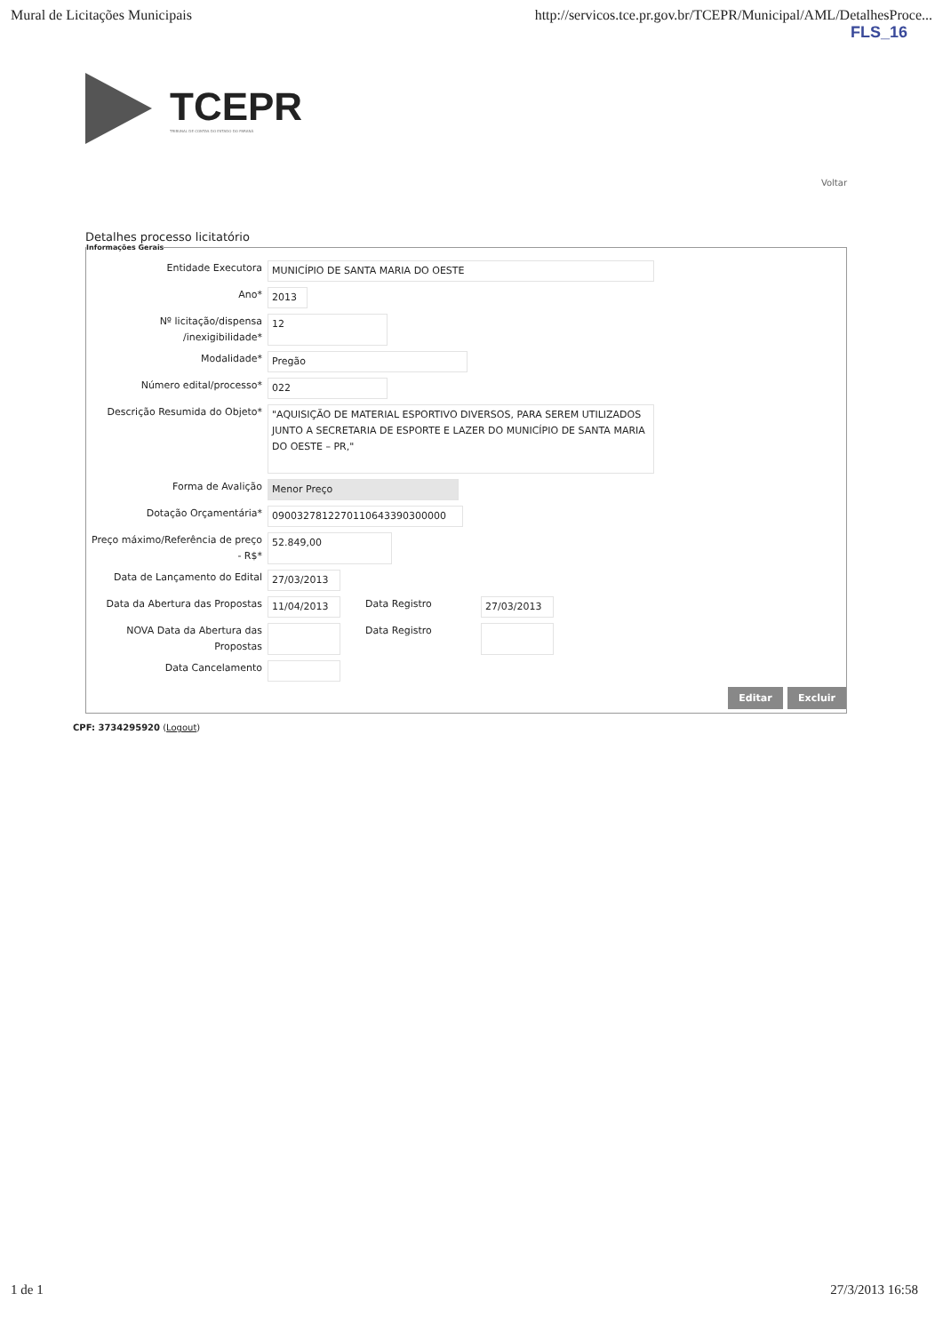Mural de Licitações Municipais http://servicos.tce.pr.gov.br/TCEPR/Municipal/AML/DetalhesProce...
FLS_16
TCEPR
TRIBUNAL DE CONTAS DO ESTADO DO PARANÁ
Voltar
Detalhes processo licitatório
Informações Gerais
Entidade Executora MUNICÍPIO DE SANTA MARIA DO OESTE
Ano* 2013
Nº licitação/dispensa /inexigibilidade*
12
Modalidade* Pregão
Número edital/processo* 022
Descrição Resumida do Objeto*
"AQUISIÇÃO DE MATERIAL ESPORTIVO DIVERSOS, PARA SEREM UTILIZADOS JUNTO A SECRETARIA DE ESPORTE E LAZER DO MUNICÍPIO DE SANTA MARIA DO OESTE – PR,"
Forma de Avalição Menor Preço
Dotação Orçamentária* 09003278122701106433903000​00
Preço máximo/Referência de preço - R$*
52.849,00
Data de Lançamento do Edital 27/03/2013
Data da Abertura das Propostas 11/04/2013 Data Registro 27/03/2013
NOVA Data da Abertura das Propostas
Data Registro
Data Cancelamento
Editar Excluir
CPF: 3734295920 (Logout)
1 de 1 27/3/2013 16:58